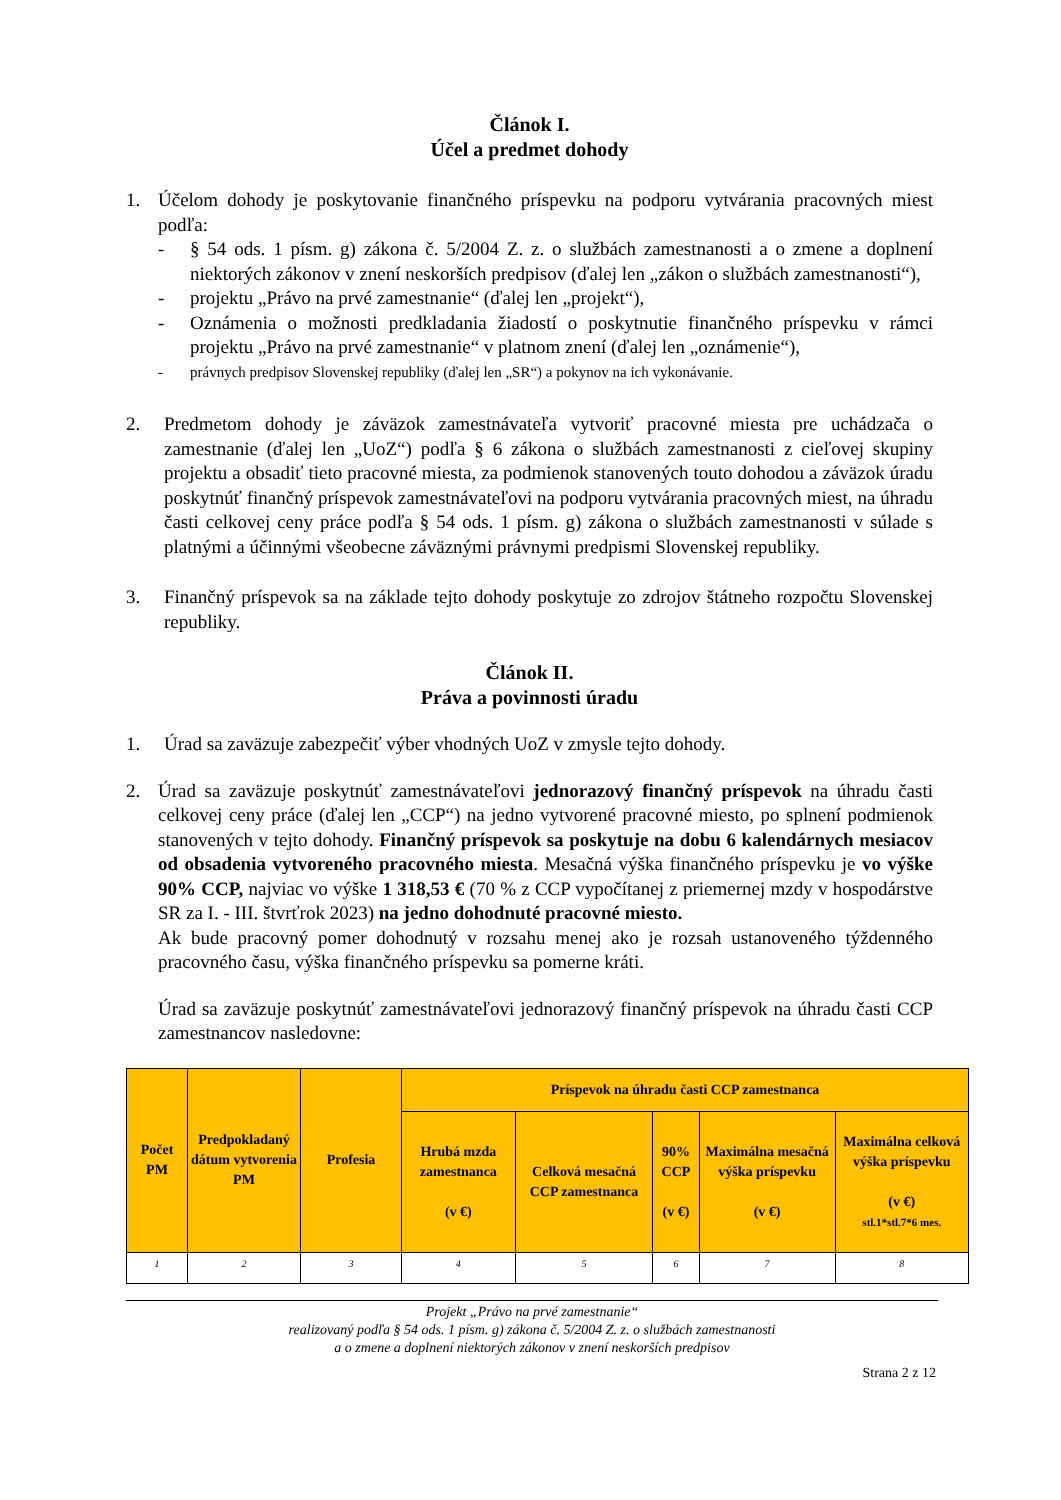Článok I.
Účel a predmet dohody
1. Účelom dohody je poskytovanie finančného príspevku na podporu vytvárania pracovných miest podľa:
- § 54 ods. 1 písm. g) zákona č. 5/2004 Z. z. o službách zamestnanosti a o zmene a doplnení niektorých zákonov v znení neskorších predpisov (ďalej len „zákon o službách zamestnanosti“),
- projektu „Právo na prvé zamestnanie“ (ďalej len „projekt“),
- Oznámenia o možnosti predkladania žiadostí o poskytnutie finančného príspevku v rámci projektu „Právo na prvé zamestnanie“ v platnom znení (ďalej len „oznámenie“),
- právnych predpisov Slovenskej republiky (ďalej len „SR“) a pokynov na ich vykonávanie.
2. Predmetom dohody je záväzok zamestnávateľa vytvoriť pracovné miesta pre uchádzača o zamestnanie (ďalej len „UoZ“) podľa § 6 zákona o službách zamestnanosti z cieľovej skupiny projektu a obsadiť tieto pracovné miesta, za podmienok stanovených touto dohodou a záväzok úradu poskytnúť finančný príspevok zamestnávateľovi na podporu vytvárania pracovných miest, na úhradu časti celkovej ceny práce podľa § 54 ods. 1 písm. g) zákona o službách zamestnanosti v súlade s platnými a účinnými všeobecne záväznými právnymi predpismi Slovenskej republiky.
3. Finančný príspevok sa na základe tejto dohody poskytuje zo zdrojov štátneho rozpočtu Slovenskej republiky.
Článok II.
Práva a povinnosti úradu
1. Úrad sa zaväzuje zabezpečiť výber vhodných UoZ v zmysle tejto dohody.
2. Úrad sa zaväzuje poskytnúť zamestnávateľovi jednorazový finančný príspevok na úhradu časti celkovej ceny práce (ďalej len „CCP“) na jedno vytvorené pracovné miesto, po splnení podmienok stanovených v tejto dohody. Finančný príspevok sa poskytuje na dobu 6 kalendárnych mesiacov od obsadenia vytvoreného pracovného miesta. Mesačná výška finančného príspevku je vo výške 90% CCP, najviac vo výške 1 318,53 € (70 % z CCP vypočítanej z priemernej mzdy v hospodárstve SR za I. - III. štvrťrok 2023) na jedno dohodnuté pracovné miesto.
Ak bude pracovný pomer dohodnutý v rozsahu menej ako je rozsah ustanoveného týždenného pracovného času, výška finančného príspevku sa pomerne kráti.
Úrad sa zaväzuje poskytnúť zamestnávateľovi jednorazový finančný príspevok na úhradu časti CCP zamestnancov nasledovne:
| Počet PM | Predpokladaný dátum vytvorenia PM | Profesia | Príspevok na úhradu časti CCP zamestnanca | | | | |
| --- | --- | --- | --- | --- | --- | --- | --- |
| | | | Hrubá mzda zamestnanca (v €) | Celková mesačná CCP zamestnanca | 90% CCP (v €) | Maximálna mesačná výška príspevku (v €) | Maximálna celková výška príspevku (v €) stl.1*stl.7*6 mes. |
| 1 | 2 | 3 | 4 | 5 | 6 | 7 | 8 |
Projekt „Právo na prvé zamestnanie“
realizovaný podľa § 54 ods. 1 písm. g) zákona č. 5/2004 Z. z. o službách zamestnanosti
a o zmene a doplnení niektorých zákonov v znení neskorších predpisov
Strana 2 z 12